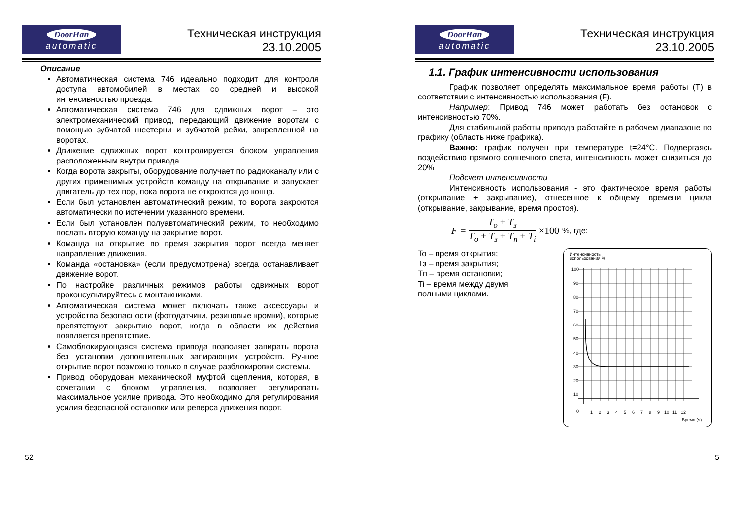DoorHan
automatic
Техническая инструкция
23.10.2005
Описание
Автоматическая система 746 идеально подходит для контроля доступа автомобилей в местах со средней и высокой интенсивностью проезда.
Автоматическая система 746 для сдвижных ворот – это электромеханический привод, передающий движение воротам с помощью зубчатой шестерни и зубчатой рейки, закрепленной на воротах.
Движение сдвижных ворот контролируется блоком управления расположенным внутри привода.
Когда ворота закрыты, оборудование получает по радиоканалу или с других применимых устройств команду на открывание и запускает двигатель до тех пор, пока ворота не откроются до конца.
Если был установлен автоматический режим, то ворота закроются автоматически по истечении указанного времени.
Если был установлен полуавтоматический режим, то необходимо послать вторую команду на закрытие ворот.
Команда на открытие во время закрытия ворот всегда меняет направление движения.
Команда «остановка» (если предусмотрена) всегда останавливает движение ворот.
По настройке различных режимов работы сдвижных ворот проконсультируйтесь с монтажниками.
Автоматическая система может включать также аксессуары и устройства безопасности (фотодатчики, резиновые кромки), которые препятствуют закрытию ворот, когда в области их действия появляется препятствие.
Самоблокирующаяся система привода позволяет запирать ворота без установки дополнительных запирающих устройств. Ручное открытие ворот возможно только в случае разблокировки системы.
Привод оборудован механической муфтой сцепления, которая, в сочетании с блоком управления, позволяет регулировать максимальное усилие привода. Это необходимо для регулирования усилия безопасной остановки или реверса движения ворот.
52
DoorHan
automatic
Техническая инструкция
23.10.2005
1.1. График интенсивности использования
График позволяет определять максимальное время работы (T) в соответствии с интенсивностью использования (F).
Например: Привод 746 может работать без остановок с интенсивностью 70%.
Для стабильной работы привода работайте в рабочем диапазоне по графику (область ниже графика).
Важно: график получен при температуре t=24°C. Подвергаясь воздействию прямого солнечного света, интенсивность может снизиться до 20%
Подсчет интенсивности
Интенсивность использования - это фактическое время работы (открывание + закрывание), отнесенное к общему времени цикла (открывание, закрывание, время простоя).
F = T<sub>o</sub> + T<sub>з</sub> T<sub>o</sub> + T<sub>з</sub> + T<sub>п</sub> + T<sub>i</sub> ×100 %, где:
To – время открытия;
Tз – время закрытия;
Tп – время остановки;
Ti – время между двумя
полными циклами.
Интенсивность
использования %
100
90
80
70
60
50
40
30
20
10
0
1
2
3
4
5
6
7
8
9
10
11
12
Время (ч)
5